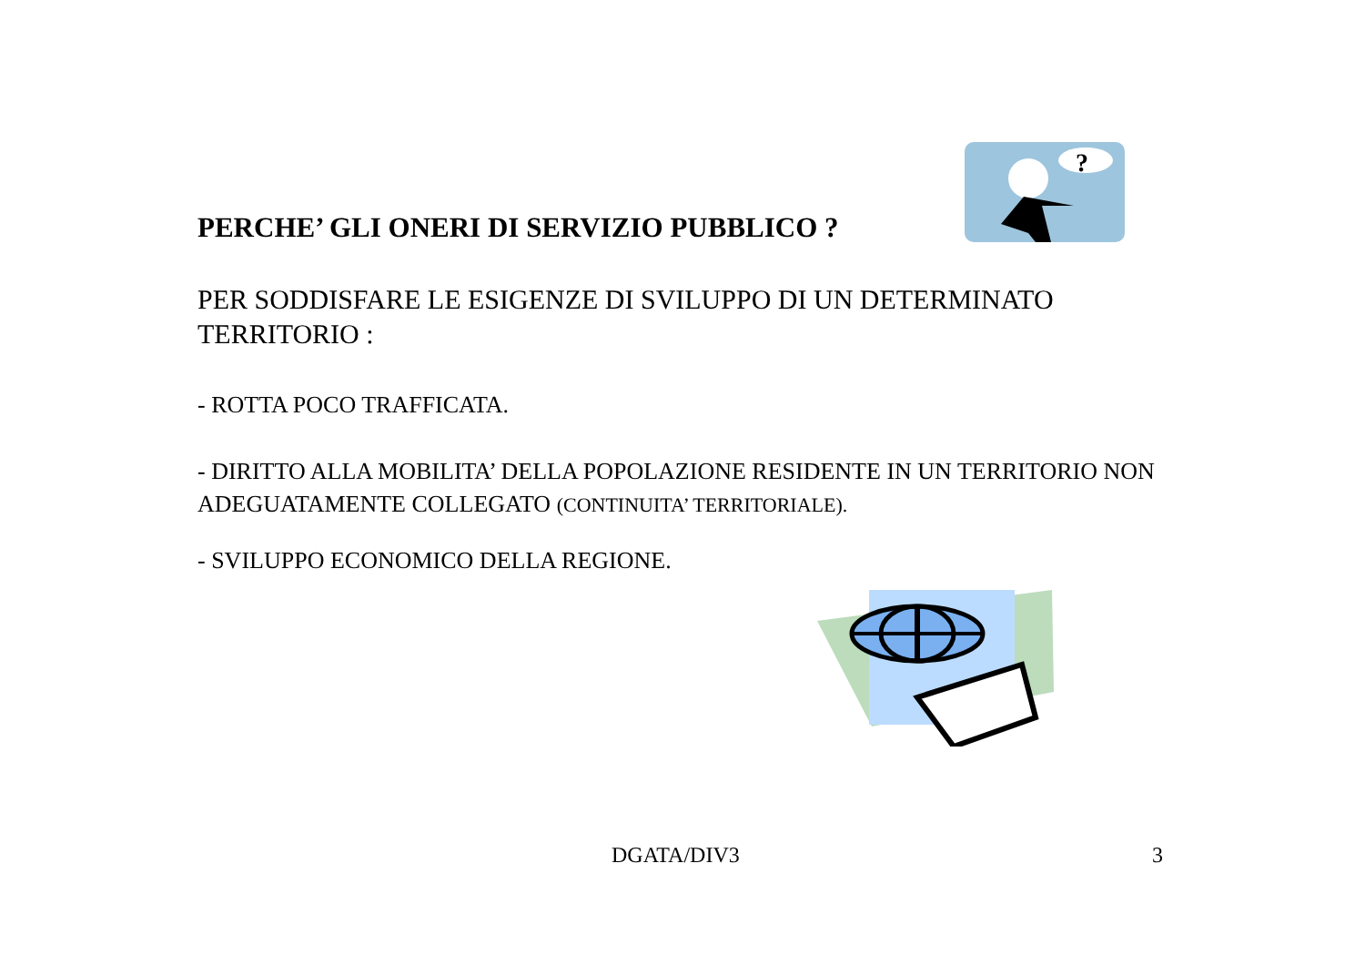?
PERCHE’ GLI ONERI DI SERVIZIO PUBBLICO ?
PER SODDISFARE LE ESIGENZE DI SVILUPPO DI UN DETERMINATO TERRITORIO :
- ROTTA POCO TRAFFICATA.
- DIRITTO ALLA MOBILITA’ DELLA POPOLAZIONE RESIDENTE IN UN TERRITORIO NON ADEGUATAMENTE COLLEGATO (CONTINUITA’ TERRITORIALE).
- SVILUPPO ECONOMICO DELLA REGIONE.
DGATA/DIV3 3